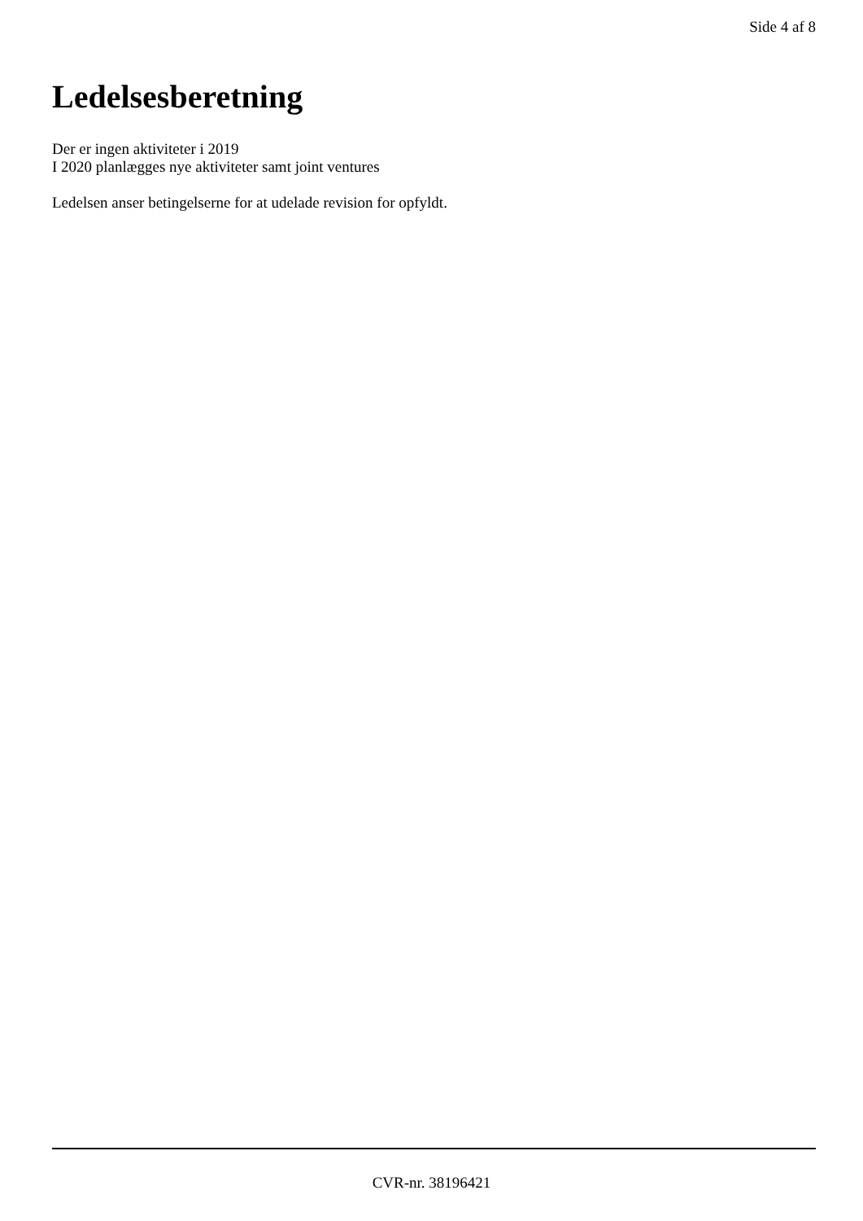Side 4 af 8
Ledelsesberetning
Der er ingen aktiviteter i 2019
I 2020 planlægges nye aktiviteter samt joint ventures
Ledelsen anser betingelserne for at udelade revision for opfyldt.
CVR-nr. 38196421